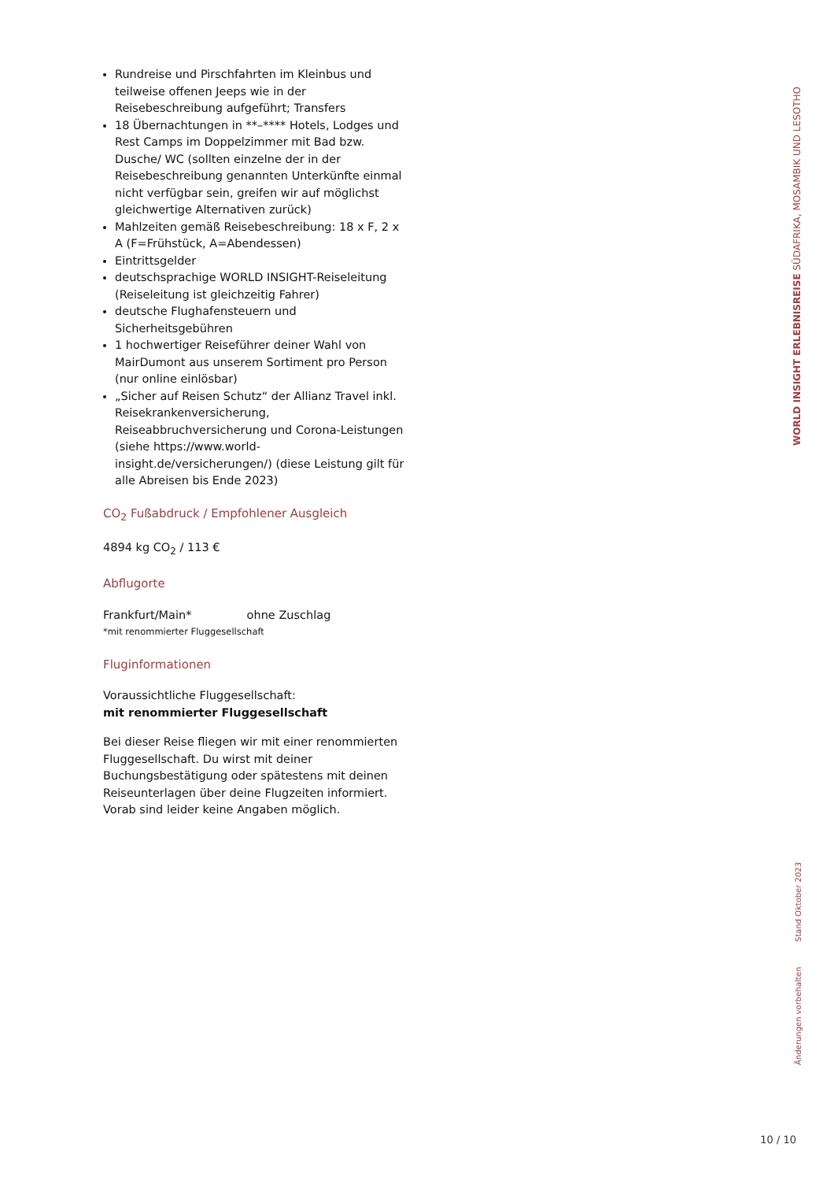Rundreise und Pirschfahrten im Kleinbus und teilweise offenen Jeeps wie in der Reisebeschreibung aufgeführt; Transfers
18 Übernachtungen in **–**** Hotels, Lodges und Rest Camps im Doppelzimmer mit Bad bzw. Dusche/ WC (sollten einzelne der in der Reisebeschreibung genannten Unterkünfte einmal nicht verfügbar sein, greifen wir auf möglichst gleichwertige Alternativen zurück)
Mahlzeiten gemäß Reisebeschreibung: 18 x F, 2 x A (F=Frühstück, A=Abendessen)
Eintrittsgelder
deutschsprachige WORLD INSIGHT-Reiseleitung (Reiseleitung ist gleichzeitig Fahrer)
deutsche Flughafensteuern und Sicherheitsgebühren
1 hochwertiger Reiseführer deiner Wahl von MairDumont aus unserem Sortiment pro Person (nur online einlösbar)
„Sicher auf Reisen Schutz“ der Allianz Travel inkl. Reisekrankenversicherung, Reiseabbruchversicherung und Corona-Leistungen (siehe https://www.world-insight.de/versicherungen/) (diese Leistung gilt für alle Abreisen bis Ende 2023)
CO<sub>2</sub> Fußabdruck / Empfohlener Ausgleich
4894 kg CO<sub>2</sub> / 113 €
Abflugorte
Frankfurt/Main* ohne Zuschlag
*mit renommierter Fluggesellschaft
Fluginformationen
Voraussichtliche Fluggesellschaft:
mit renommierter Fluggesellschaft
Bei dieser Reise fliegen wir mit einer renommierten Fluggesellschaft. Du wirst mit deiner Buchungsbestätigung oder spätestens mit deinen Reiseunterlagen über deine Flugzeiten informiert. Vorab sind leider keine Angaben möglich.
WORLD INSIGHT ERLEBNISREISE SÜDAFRIKA, MOSAMBIK UND LESOTHO
Änderungen vorbehalten Stand Oktober 2023
10 / 10